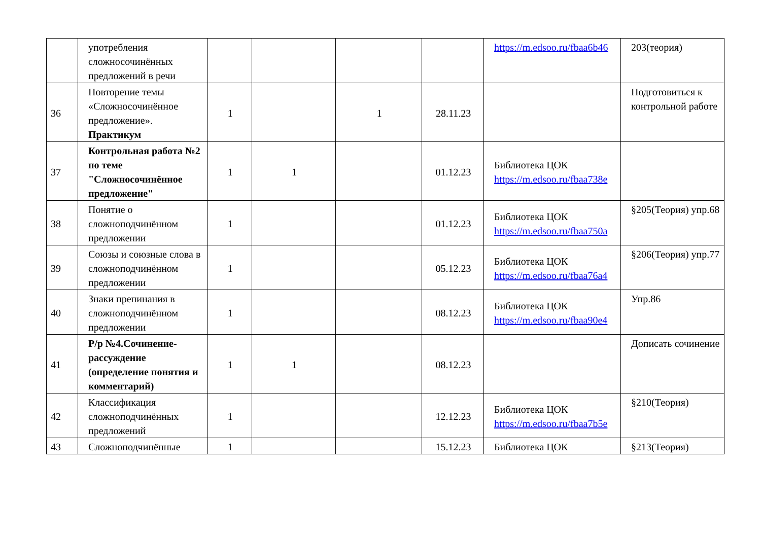| | употребления сложносочинённых предложений в речи | | | | | https://m.edsoo.ru/fbaa6b46 | 203(теория) |
| 36 | Повторение темы «Сложносочинённое предложение». Практикум | 1 | | 1 | 28.11.23 | | Подготовиться к контрольной работе |
| 37 | Контрольная работа №2 по теме "Сложносочинённое предложение" | 1 | 1 | | 01.12.23 | Библиотека ЦОК https://m.edsoo.ru/fbaa738e | |
| 38 | Понятие о сложноподчинённом предложении | 1 | | | 01.12.23 | Библиотека ЦОК https://m.edsoo.ru/fbaa750a | §205(Теория) упр.68 |
| 39 | Союзы и союзные слова в сложноподчинённом предложении | 1 | | | 05.12.23 | Библиотека ЦОК https://m.edsoo.ru/fbaa76a4 | §206(Теория) упр.77 |
| 40 | Знаки препинания в сложноподчинённом предложении | 1 | | | 08.12.23 | Библиотека ЦОК https://m.edsoo.ru/fbaa90e4 | Упр.86 |
| 41 | Р/р №4.Сочинение-рассуждение (определение понятия и комментарий) | 1 | 1 | | 08.12.23 | | Дописать сочинение |
| 42 | Классификация сложноподчинённых предложений | 1 | | | 12.12.23 | Библиотека ЦОК https://m.edsoo.ru/fbaa7b5e | §210(Теория) |
| 43 | Сложноподчинённые | 1 | | | 15.12.23 | Библиотека ЦОК | §213(Теория) |